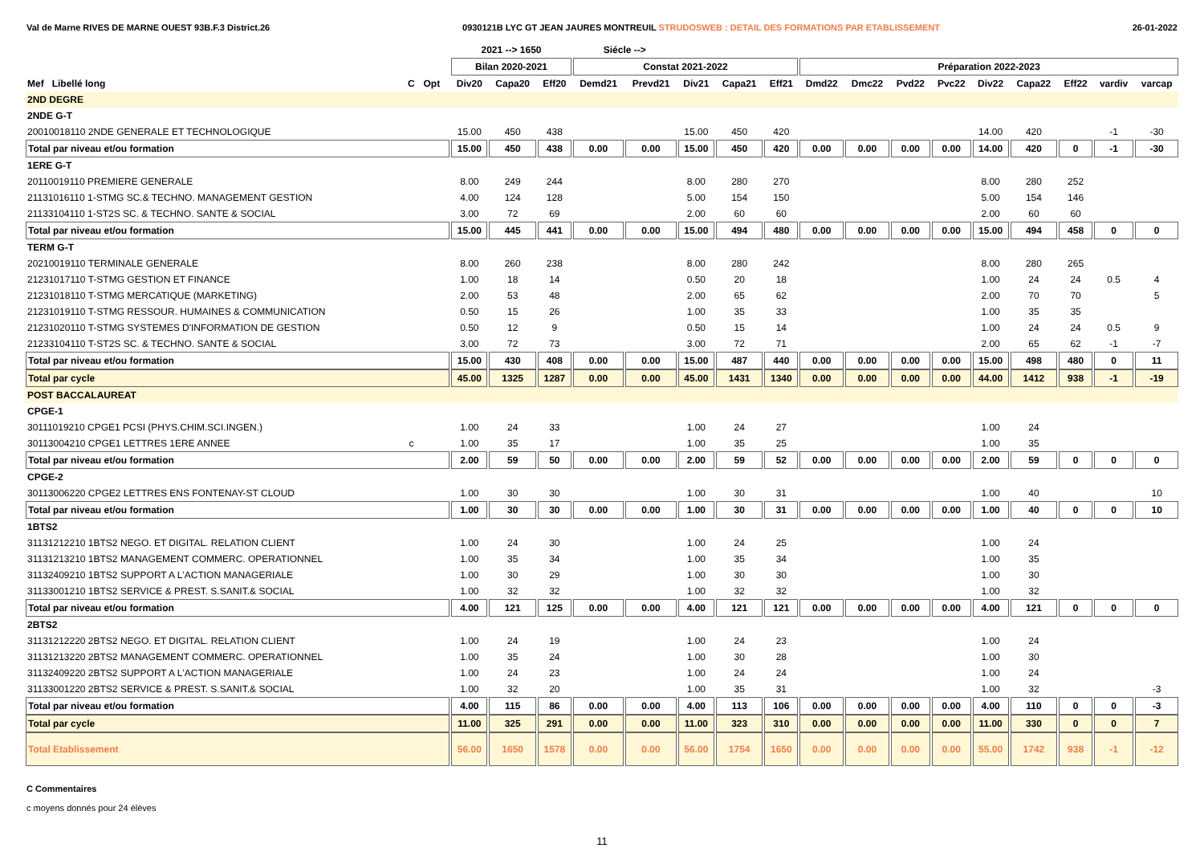Val de Marne RIVES DE MARNE OUEST 93B.F.3 District.26 0930121B LYC GT JEAN JAURES MONTREUIL STRUDOSWEB : DETAIL DES FORMATIONS PAR ETABLISSEMENT 26-01-2022
| | | | | 2021 --> 1650 | | | Siécle --> | | | | | | | | | | | | | |
| --- | --- | --- | --- | --- | --- | --- | --- | --- | --- | --- | --- | --- | --- | --- | --- | --- | --- | --- | --- | --- |
| | | | | Bilan 2020-2021 | | | Constat 2021-2022 | | | | | Préparation 2022-2023 | | | | | | | | |
| Mef Libellé long | C | Opt | | Div20 | Capa20 | Eff20 | Demd21 | Prevd21 | Div21 | Capa21 | Eff21 | Dmd22 | Dmc22 | Pvd22 | Pvc22 | Div22 | Capa22 | Eff22 | vardiv | varcap |
| 2ND DEGRE | | | | | | | | | | | | | | | | | | | | |
| 2NDE G-T | | | | | | | | | | | | | | | | | | | | |
| 20010018110 2NDE GENERALE ET TECHNOLOGIQUE | | | | 15.00 | 450 | 438 | | | 15.00 | 450 | 420 | | | | | 14.00 | 420 | | -1 | -30 |
| Total par niveau et/ou formation | | | | 15.00 | 450 | 438 | 0.00 | 0.00 | 15.00 | 450 | 420 | 0.00 | 0.00 | 0.00 | 0.00 | 14.00 | 420 | 0 | -1 | -30 |
| 1ERE G-T | | | | | | | | | | | | | | | | | | | | |
| 20110019110 PREMIERE GENERALE | | | | 8.00 | 249 | 244 | | | 8.00 | 280 | 270 | | | | | 8.00 | 280 | 252 | | |
| 21131016110 1-STMG SC.& TECHNO. MANAGEMENT GESTION | | | | 4.00 | 124 | 128 | | | 5.00 | 154 | 150 | | | | | 5.00 | 154 | 146 | | |
| 21133104110 1-ST2S SC. & TECHNO. SANTE & SOCIAL | | | | 3.00 | 72 | 69 | | | 2.00 | 60 | 60 | | | | | 2.00 | 60 | 60 | | |
| Total par niveau et/ou formation | | | | 15.00 | 445 | 441 | 0.00 | 0.00 | 15.00 | 494 | 480 | 0.00 | 0.00 | 0.00 | 0.00 | 15.00 | 494 | 458 | 0 | 0 |
| TERM G-T | | | | | | | | | | | | | | | | | | | | |
| 20210019110 TERMINALE GENERALE | | | | 8.00 | 260 | 238 | | | 8.00 | 280 | 242 | | | | | 8.00 | 280 | 265 | | |
| 21231017110 T-STMG GESTION ET FINANCE | | | | 1.00 | 18 | 14 | | | 0.50 | 20 | 18 | | | | | 1.00 | 24 | 24 | 0.5 | 4 |
| 21231018110 T-STMG MERCATIQUE (MARKETING) | | | | 2.00 | 53 | 48 | | | 2.00 | 65 | 62 | | | | | 2.00 | 70 | 70 | | 5 |
| 21231019110 T-STMG RESSOUR. HUMAINES & COMMUNICATION | | | | 0.50 | 15 | 26 | | | 1.00 | 35 | 33 | | | | | 1.00 | 35 | 35 | | |
| 21231020110 T-STMG SYSTEMES D'INFORMATION DE GESTION | | | | 0.50 | 12 | 9 | | | 0.50 | 15 | 14 | | | | | 1.00 | 24 | 24 | 0.5 | 9 |
| 21233104110 T-ST2S SC. & TECHNO. SANTE & SOCIAL | | | | 3.00 | 72 | 73 | | | 3.00 | 72 | 71 | | | | | 2.00 | 65 | 62 | -1 | -7 |
| Total par niveau et/ou formation | | | | 15.00 | 430 | 408 | 0.00 | 0.00 | 15.00 | 487 | 440 | 0.00 | 0.00 | 0.00 | 0.00 | 15.00 | 498 | 480 | 0 | 11 |
| Total par cycle | | | | 45.00 | 1325 | 1287 | 0.00 | 0.00 | 45.00 | 1431 | 1340 | 0.00 | 0.00 | 0.00 | 0.00 | 44.00 | 1412 | 938 | -1 | -19 |
| POST BACCALAUREAT | | | | | | | | | | | | | | | | | | | | |
| CPGE-1 | | | | | | | | | | | | | | | | | | | | |
| 30111019210 CPGE1 PCSI (PHYS.CHIM.SCI.INGEN.) | | | | 1.00 | 24 | 33 | | | 1.00 | 24 | 27 | | | | | 1.00 | 24 | | | |
| 30113004210 CPGE1 LETTRES 1ERE ANNEE | c | | | 1.00 | 35 | 17 | | | 1.00 | 35 | 25 | | | | | 1.00 | 35 | | | |
| Total par niveau et/ou formation | | | | 2.00 | 59 | 50 | 0.00 | 0.00 | 2.00 | 59 | 52 | 0.00 | 0.00 | 0.00 | 0.00 | 2.00 | 59 | 0 | 0 | 0 |
| CPGE-2 | | | | | | | | | | | | | | | | | | | | |
| 30113006220 CPGE2 LETTRES ENS FONTENAY-ST CLOUD | | | | 1.00 | 30 | 30 | | | 1.00 | 30 | 31 | | | | | 1.00 | 40 | | | 10 |
| Total par niveau et/ou formation | | | | 1.00 | 30 | 30 | 0.00 | 0.00 | 1.00 | 30 | 31 | 0.00 | 0.00 | 0.00 | 0.00 | 1.00 | 40 | 0 | 0 | 10 |
| 1BTS2 | | | | | | | | | | | | | | | | | | | | |
| 31131212210 1BTS2 NEGO. ET DIGITAL. RELATION CLIENT | | | | 1.00 | 24 | 30 | | | 1.00 | 24 | 25 | | | | | 1.00 | 24 | | | |
| 31131213210 1BTS2 MANAGEMENT COMMERC. OPERATIONNEL | | | | 1.00 | 35 | 34 | | | 1.00 | 35 | 34 | | | | | 1.00 | 35 | | | |
| 31132409210 1BTS2 SUPPORT A L'ACTION MANAGERIALE | | | | 1.00 | 30 | 29 | | | 1.00 | 30 | 30 | | | | | 1.00 | 30 | | | |
| 31133001210 1BTS2 SERVICE & PREST. S.SANIT.& SOCIAL | | | | 1.00 | 32 | 32 | | | 1.00 | 32 | 32 | | | | | 1.00 | 32 | | | |
| Total par niveau et/ou formation | | | | 4.00 | 121 | 125 | 0.00 | 0.00 | 4.00 | 121 | 121 | 0.00 | 0.00 | 0.00 | 0.00 | 4.00 | 121 | 0 | 0 | 0 |
| 2BTS2 | | | | | | | | | | | | | | | | | | | | |
| 31131212220 2BTS2 NEGO. ET DIGITAL. RELATION CLIENT | | | | 1.00 | 24 | 19 | | | 1.00 | 24 | 23 | | | | | 1.00 | 24 | | | |
| 31131213220 2BTS2 MANAGEMENT COMMERC. OPERATIONNEL | | | | 1.00 | 35 | 24 | | | 1.00 | 30 | 28 | | | | | 1.00 | 30 | | | |
| 31132409220 2BTS2 SUPPORT A L'ACTION MANAGERIALE | | | | 1.00 | 24 | 23 | | | 1.00 | 24 | 24 | | | | | 1.00 | 24 | | | |
| 31133001220 2BTS2 SERVICE & PREST. S.SANIT.& SOCIAL | | | | 1.00 | 32 | 20 | | | 1.00 | 35 | 31 | | | | | 1.00 | 32 | | | -3 |
| Total par niveau et/ou formation | | | | 4.00 | 115 | 86 | 0.00 | 0.00 | 4.00 | 113 | 106 | 0.00 | 0.00 | 0.00 | 0.00 | 4.00 | 110 | 0 | 0 | -3 |
| Total par cycle | | | | 11.00 | 325 | 291 | 0.00 | 0.00 | 11.00 | 323 | 310 | 0.00 | 0.00 | 0.00 | 0.00 | 11.00 | 330 | 0 | 0 | 7 |
| Total Etablissement | | | | 56.00 | 1650 | 1578 | 0.00 | 0.00 | 56.00 | 1754 | 1650 | 0.00 | 0.00 | 0.00 | 0.00 | 55.00 | 1742 | 938 | -1 | -12 |
C Commentaires
c moyens donnés pour 24 élèves
11